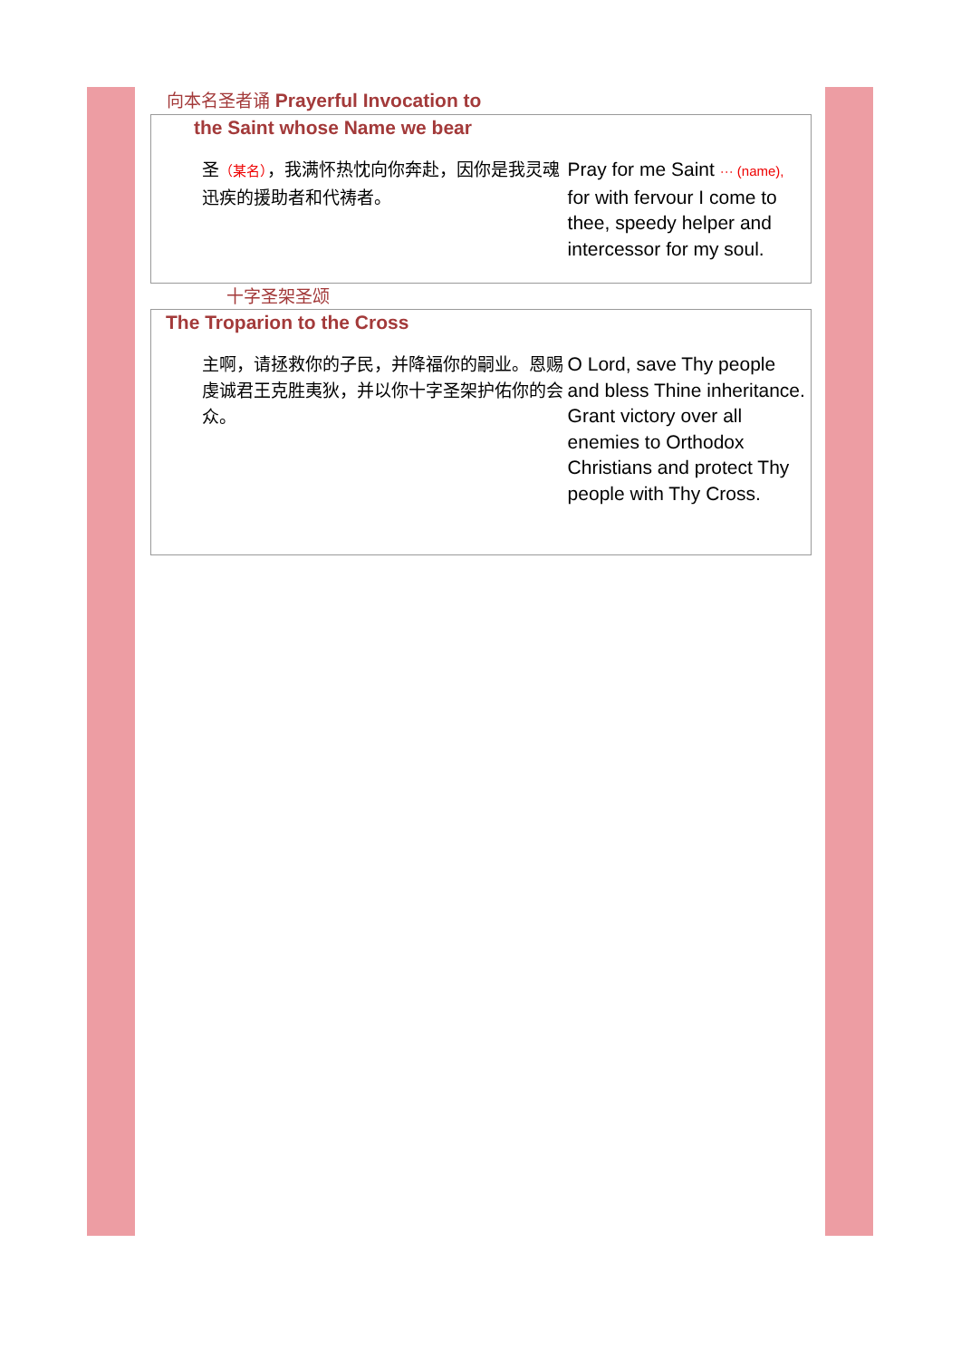向本名圣者诵 Prayerful Invocation to
the Saint whose Name we bear
圣（某名），我满怀热忱向你奔赴，因你是我灵魂迅疾的援助者和代祷者。
Pray for me Saint ··· (name), for with fervour I come to thee, speedy helper and intercessor for my soul.
十字圣架圣颂
The Troparion to the Cross
主啊，请拯救你的子民，并降福你的嗣业。恩赐虔诚君王克胜夷狄，并以你十字圣架护佑你的会众。
O Lord, save Thy people and bless Thine inheritance. Grant victory over all enemies to Orthodox Christians and protect Thy people with Thy Cross.